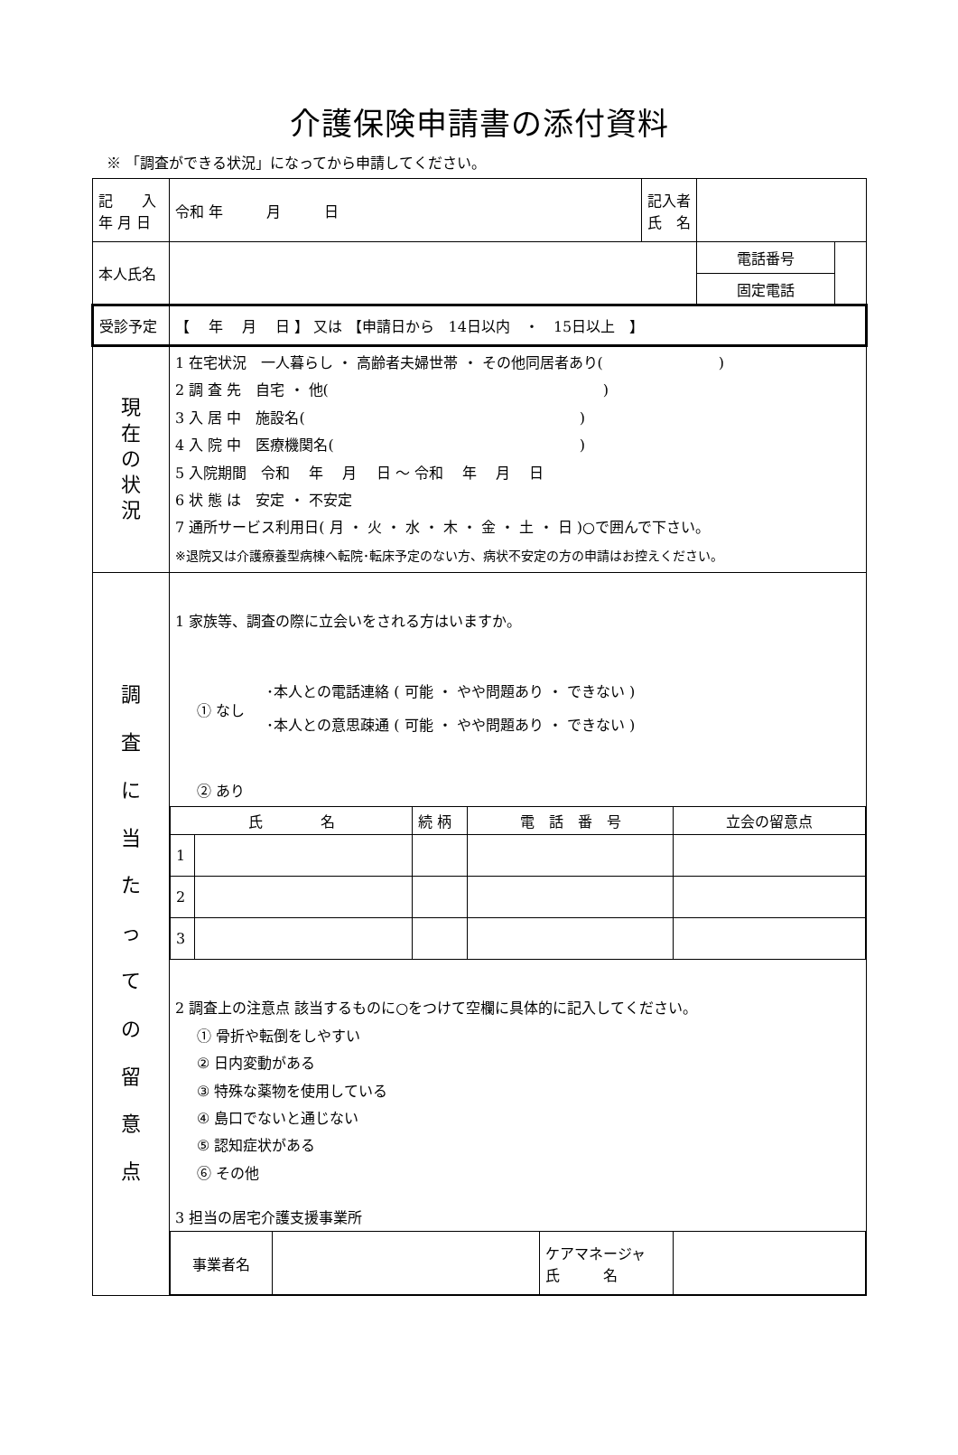介護保険申請書の添付資料
※ 「調査ができる状況」になってから申請してください。
| 記 入 年 月 日 | 令和 年 月 日 | 記入者 氏 名 | | |
| 本人氏名 | | | 電話番号 | |
| | | | 固定電話 | |
| 受診予定 | 【 年 月 日 】 又は 【申請日から 14日以内 ・ 15日以上 】 | | | |
| 現 在 の 状 況 | 1 在宅状況 一人暮らし ・ 高齢者夫婦世帯 ・ その他同居者あり( ) 2 調 査 先 自宅 ・ 他( ) 3 入 居 中 施設名( ) 4 入 院 中 医療機関名( ) 5 入院期間 令和 年 月 日 ～ 令和 年 月 日 6 状 態 は 安定 ・ 不安定 7 通所サービス利用日( 月 ・ 火 ・ 水 ・ 木 ・ 金 ・ 土 ・ 日 )○で囲んで下さい。 ※退院又は介護療養型病棟へ転院･転床予定のない方、病状不安定の方の申請はお控えください。 | | | |
| 調 査 に 当 た っ て の 留 意 点 | 1 家族等、調査の際に立会いをされる方はいますか。 ① なし ･本人との電話連絡 ( 可能 ・ やや問題あり ・ できない ) ･本人との意思疎通 ( 可能 ・ やや問題あり ・ できない ) ② あり / 氏 名 / / 続 柄 / 電 話 番 号 / 立会の留意点 / / 1 / / / / / / 2 / / / / / / 3 / / / / / 2 調査上の注意点 該当するものに○をつけて空欄に具体的に記入してください。 ① 骨折や転倒をしやすい ② 日内変動がある ③ 特殊な薬物を使用している ④ 島口でないと通じない ⑤ 認知症状がある ⑥ その他 3 担当の居宅介護支援事業所 / 事業者名 / / ケアマネージャ 氏 名 / / | | | |